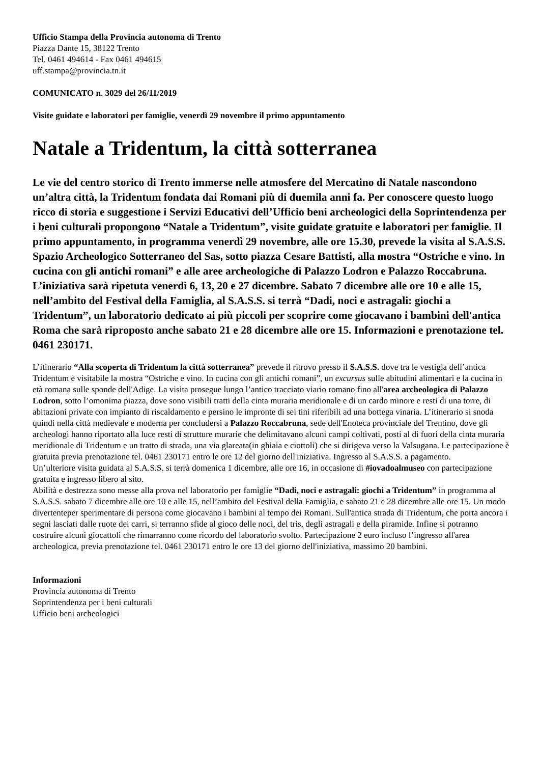Ufficio Stampa della Provincia autonoma di Trento
Piazza Dante 15, 38122 Trento
Tel. 0461 494614 - Fax 0461 494615
uff.stampa@provincia.tn.it
COMUNICATO n. 3029 del 26/11/2019
Visite guidate e laboratori per famiglie, venerdì 29 novembre il primo appuntamento
Natale a Tridentum, la città sotterranea
Le vie del centro storico di Trento immerse nelle atmosfere del Mercatino di Natale nascondono un’altra città, la Tridentum fondata dai Romani più di duemila anni fa. Per conoscere questo luogo ricco di storia e suggestione i Servizi Educativi dell’Ufficio beni archeologici della Soprintendenza per i beni culturali propongono “Natale a Tridentum”, visite guidate gratuite e laboratori per famiglie. Il primo appuntamento, in programma venerdì 29 novembre, alle ore 15.30, prevede la visita al S.A.S.S. Spazio Archeologico Sotterraneo del Sas, sotto piazza Cesare Battisti, alla mostra “Ostriche e vino. In cucina con gli antichi romani” e alle aree archeologiche di Palazzo Lodron e Palazzo Roccabruna. L’iniziativa sarà ripetuta venerdì 6, 13, 20 e 27 dicembre. Sabato 7 dicembre alle ore 10 e alle 15, nell’ambito del Festival della Famiglia, al S.A.S.S. si terrà “Dadi, noci e astragali: giochi a Tridentum”, un laboratorio dedicato ai più piccoli per scoprire come giocavano i bambini dell'antica Roma che sarà riproposto anche sabato 21 e 28 dicembre alle ore 15. Informazioni e prenotazione tel. 0461 230171.
L’itinerario “Alla scoperta di Tridentum la città sotterranea” prevede il ritrovo presso il S.A.S.S. dove tra le vestigia dell’antica Tridentum è visitabile la mostra “Ostriche e vino. In cucina con gli antichi romani”, un excursus sulle abitudini alimentari e la cucina in età romana sulle sponde dell'Adige. La visita prosegue lungo l’antico tracciato viario romano fino all'area archeologica di Palazzo Lodron, sotto l’omonima piazza, dove sono visibili tratti della cinta muraria meridionale e di un cardo minore e resti di una torre, di abitazioni private con impianto di riscaldamento e persino le impronte di sei tini riferibili ad una bottega vinaria. L’itinerario si snoda quindi nella città medievale e moderna per concludersi a Palazzo Roccabruna, sede dell'Enoteca provinciale del Trentino, dove gli archeologi hanno riportato alla luce resti di strutture murarie che delimitavano alcuni campi coltivati, posti al di fuori della cinta muraria meridionale di Tridentum e un tratto di strada, una via glareata(in ghiaia e ciottoli) che si dirigeva verso la Valsugana. Le partecipazione è gratuita previa prenotazione tel. 0461 230171 entro le ore 12 del giorno dell'iniziativa. Ingresso al S.A.S.S. a pagamento.
Un’ulteriore visita guidata al S.A.S.S. si terrà domenica 1 dicembre, alle ore 16, in occasione di #iovadoalmuseo con partecipazione gratuita e ingresso libero al sito.
Abilità e destrezza sono messe alla prova nel laboratorio per famiglie “Dadi, noci e astragali: giochi a Tridentum” in programma al S.A.S.S. sabato 7 dicembre alle ore 10 e alle 15, nell’ambito del Festival della Famiglia, e sabato 21 e 28 dicembre alle ore 15. Un modo divertenteper sperimentare di persona come giocavano i bambini al tempo dei Romani. Sull'antica strada di Tridentum, che porta ancora i segni lasciati dalle ruote dei carri, si terranno sfide al gioco delle noci, del tris, degli astragali e della piramide. Infine si potranno costruire alcuni giocattoli che rimarranno come ricordo del laboratorio svolto. Partecipazione 2 euro incluso l’ingresso all'area archeologica, previa prenotazione tel. 0461 230171 entro le ore 13 del giorno dell'iniziativa, massimo 20 bambini.
Informazioni
Provincia autonoma di Trento
Soprintendenza per i beni culturali
Ufficio beni archeologici